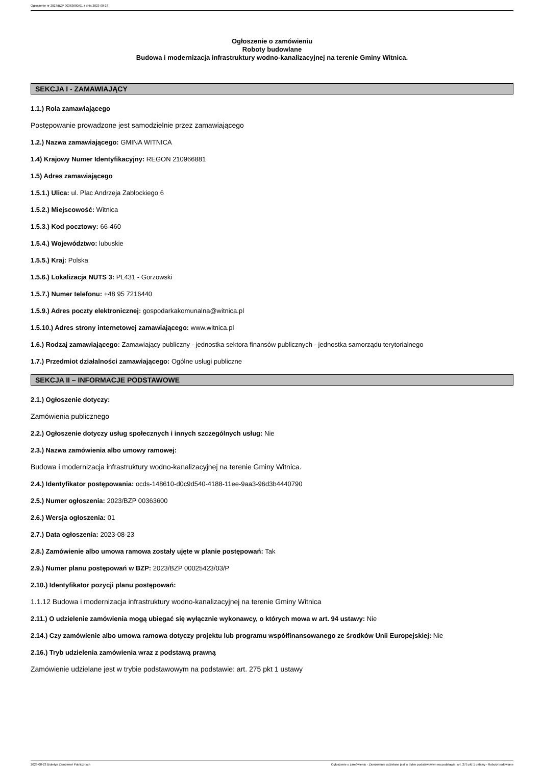Ogłoszenie nr 2023/BZP 00363600/01 z dnia 2023-08-23
Ogłoszenie o zamówieniu
Roboty budowlane
Budowa i modernizacja infrastruktury wodno-kanalizacyjnej na terenie Gminy Witnica.
SEKCJA I - ZAMAWIAJĄCY
1.1.) Rola zamawiającego
Postępowanie prowadzone jest samodzielnie przez zamawiającego
1.2.) Nazwa zamawiającego: GMINA WITNICA
1.4) Krajowy Numer Identyfikacyjny: REGON 210966881
1.5) Adres zamawiającego
1.5.1.) Ulica: ul. Plac Andrzeja Zabłockiego 6
1.5.2.) Miejscowość: Witnica
1.5.3.) Kod pocztowy: 66-460
1.5.4.) Województwo: lubuskie
1.5.5.) Kraj: Polska
1.5.6.) Lokalizacja NUTS 3: PL431 - Gorzowski
1.5.7.) Numer telefonu: +48 95 7216440
1.5.9.) Adres poczty elektronicznej: gospodarkakomunalna@witnica.pl
1.5.10.) Adres strony internetowej zamawiającego: www.witnica.pl
1.6.) Rodzaj zamawiającego: Zamawiający publiczny - jednostka sektora finansów publicznych - jednostka samorządu terytorialnego
1.7.) Przedmiot działalności zamawiającego: Ogólne usługi publiczne
SEKCJA II – INFORMACJE PODSTAWOWE
2.1.) Ogłoszenie dotyczy:
Zamówienia publicznego
2.2.) Ogłoszenie dotyczy usług społecznych i innych szczególnych usług: Nie
2.3.) Nazwa zamówienia albo umowy ramowej:
Budowa i modernizacja infrastruktury wodno-kanalizacyjnej na terenie Gminy Witnica.
2.4.) Identyfikator postępowania: ocds-148610-d0c9d540-4188-11ee-9aa3-96d3b4440790
2.5.) Numer ogłoszenia: 2023/BZP 00363600
2.6.) Wersja ogłoszenia: 01
2.7.) Data ogłoszenia: 2023-08-23
2.8.) Zamówienie albo umowa ramowa zostały ujęte w planie postępowań: Tak
2.9.) Numer planu postępowań w BZP: 2023/BZP 00025423/03/P
2.10.) Identyfikator pozycji planu postępowań:
1.1.12 Budowa i modernizacja infrastruktury wodno-kanalizacyjnej na terenie Gminy Witnica
2.11.) O udzielenie zamówienia mogą ubiegać się wyłącznie wykonawcy, o których mowa w art. 94 ustawy: Nie
2.14.) Czy zamówienie albo umowa ramowa dotyczy projektu lub programu współfinansowanego ze środków Unii Europejskiej: Nie
2.16.) Tryb udzielenia zamówienia wraz z podstawą prawną
Zamówienie udzielane jest w trybie podstawowym na podstawie: art. 275 pkt 1 ustawy
2023-08-23 Biuletyn Zamówień Publicznych Ogłoszenie o zamówieniu - Zamówienie udzielane jest w trybie podstawowym na podstawie: art. 275 pkt 1 ustawy - Roboty budowlane